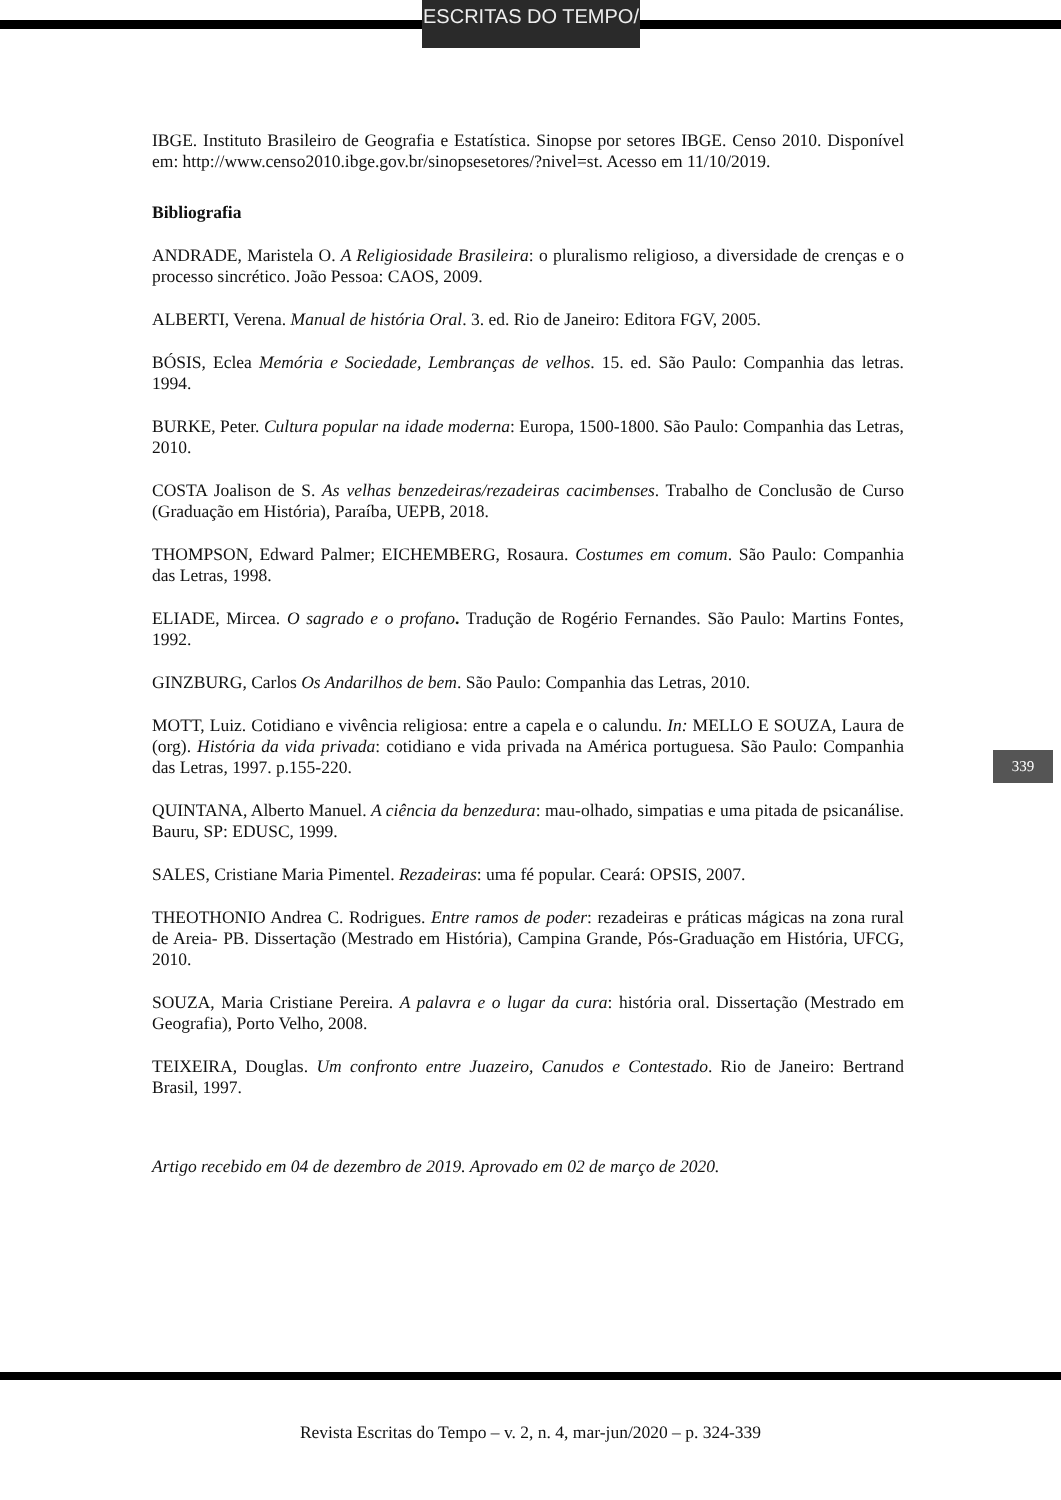ESCRITAS DO TEMPO/
IBGE. Instituto Brasileiro de Geografia e Estatística. Sinopse por setores IBGE. Censo 2010. Disponível em: http://www.censo2010.ibge.gov.br/sinopsesetores/?nivel=st. Acesso em 11/10/2019.
Bibliografia
ANDRADE, Maristela O. A Religiosidade Brasileira: o pluralismo religioso, a diversidade de crenças e o processo sincrético. João Pessoa: CAOS, 2009.
ALBERTI, Verena. Manual de história Oral. 3. ed. Rio de Janeiro: Editora FGV, 2005.
BÓSIS, Eclea Memória e Sociedade, Lembranças de velhos. 15. ed. São Paulo: Companhia das letras. 1994.
BURKE, Peter. Cultura popular na idade moderna: Europa, 1500-1800. São Paulo: Companhia das Letras, 2010.
COSTA Joalison de S. As velhas benzedeiras/rezadeiras cacimbenses. Trabalho de Conclusão de Curso (Graduação em História), Paraíba, UEPB, 2018.
THOMPSON, Edward Palmer; EICHEMBERG, Rosaura. Costumes em comum. São Paulo: Companhia das Letras, 1998.
ELIADE, Mircea. O sagrado e o profano. Tradução de Rogério Fernandes. São Paulo: Martins Fontes, 1992.
GINZBURG, Carlos Os Andarilhos de bem. São Paulo: Companhia das Letras, 2010.
MOTT, Luiz. Cotidiano e vivência religiosa: entre a capela e o calundu. In: MELLO E SOUZA, Laura de (org). História da vida privada: cotidiano e vida privada na América portuguesa. São Paulo: Companhia das Letras, 1997. p.155-220.
QUINTANA, Alberto Manuel. A ciência da benzedura: mau-olhado, simpatias e uma pitada de psicanálise. Bauru, SP: EDUSC, 1999.
SALES, Cristiane Maria Pimentel. Rezadeiras: uma fé popular. Ceará: OPSIS, 2007.
THEOTHONIO Andrea C. Rodrigues. Entre ramos de poder: rezadeiras e práticas mágicas na zona rural de Areia- PB. Dissertação (Mestrado em História), Campina Grande, Pós-Graduação em História, UFCG, 2010.
SOUZA, Maria Cristiane Pereira. A palavra e o lugar da cura: história oral. Dissertação (Mestrado em Geografia), Porto Velho, 2008.
TEIXEIRA, Douglas. Um confronto entre Juazeiro, Canudos e Contestado. Rio de Janeiro: Bertrand Brasil, 1997.
Artigo recebido em 04 de dezembro de 2019. Aprovado em 02 de março de 2020.
339
Revista Escritas do Tempo – v. 2, n. 4, mar-jun/2020 – p. 324-339